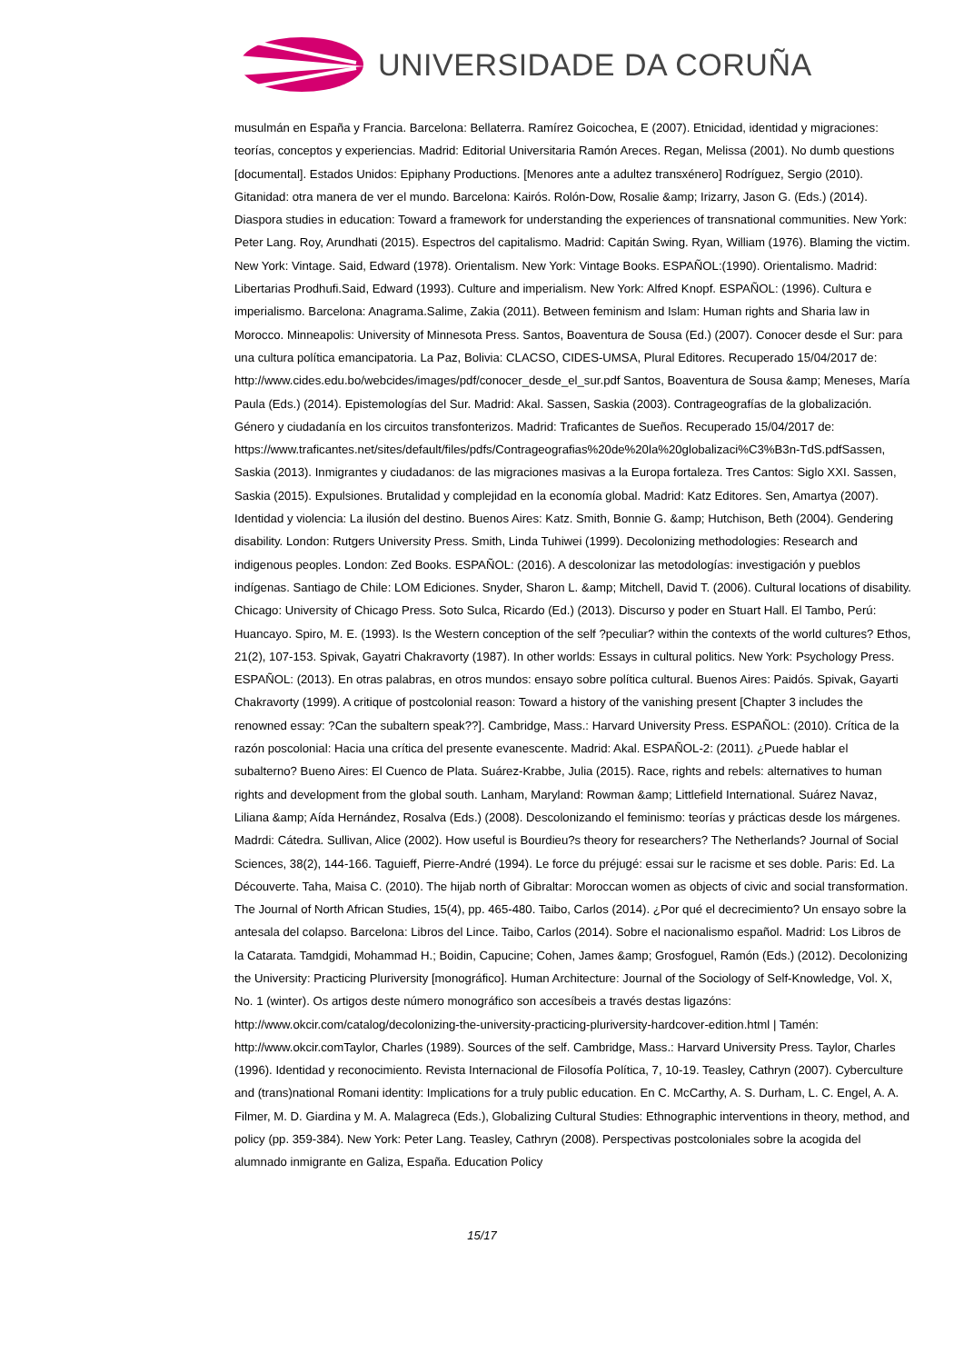UNIVERSIDADE DA CORUÑA
musulmán en España y Francia. Barcelona: Bellaterra. Ramírez Goicochea, E (2007). Etnicidad, identidad y migraciones: teorías, conceptos y experiencias. Madrid: Editorial Universitaria Ramón Areces. Regan, Melissa (2001). No dumb questions [documental]. Estados Unidos: Epiphany Productions. [Menores ante a adultez transxénero] Rodríguez, Sergio (2010). Gitanidad: otra manera de ver el mundo. Barcelona: Kairós. Rolón-Dow, Rosalie &amp; Irizarry, Jason G. (Eds.) (2014). Diaspora studies in education: Toward a framework for understanding the experiences of transnational communities. New York: Peter Lang. Roy, Arundhati (2015). Espectros del capitalismo. Madrid: Capitán Swing. Ryan, William (1976). Blaming the victim. New York: Vintage. Said, Edward (1978). Orientalism. New York: Vintage Books. ESPAÑOL:(1990). Orientalismo. Madrid: Libertarias Prodhufi.Said, Edward (1993). Culture and imperialism. New York: Alfred Knopf. ESPAÑOL: (1996). Cultura e imperialismo. Barcelona: Anagrama.Salime, Zakia (2011). Between feminism and Islam: Human rights and Sharia law in Morocco. Minneapolis: University of Minnesota Press. Santos, Boaventura de Sousa (Ed.) (2007). Conocer desde el Sur: para una cultura política emancipatoria. La Paz, Bolivia: CLACSO, CIDES-UMSA, Plural Editores. Recuperado 15/04/2017 de: http://www.cides.edu.bo/webcides/images/pdf/conocer_desde_el_sur.pdf Santos, Boaventura de Sousa &amp; Meneses, María Paula (Eds.) (2014). Epistemologías del Sur. Madrid: Akal. Sassen, Saskia (2003). Contrageografías de la globalización. Género y ciudadanía en los circuitos transfonterizos. Madrid: Traficantes de Sueños. Recuperado 15/04/2017 de: https://www.traficantes.net/sites/default/files/pdfs/Contrageografias%20de%20la%20globalizaci%C3%B3n-TdS.pdfSassen, Saskia (2013). Inmigrantes y ciudadanos: de las migraciones masivas a la Europa fortaleza. Tres Cantos: Siglo XXI. Sassen, Saskia (2015). Expulsiones. Brutalidad y complejidad en la economía global. Madrid: Katz Editores. Sen, Amartya (2007). Identidad y violencia: La ilusión del destino. Buenos Aires: Katz. Smith, Bonnie G. &amp; Hutchison, Beth (2004). Gendering disability. London: Rutgers University Press. Smith, Linda Tuhiwei (1999). Decolonizing methodologies: Research and indigenous peoples. London: Zed Books. ESPAÑOL: (2016). A descolonizar las metodologías: investigación y pueblos indígenas. Santiago de Chile: LOM Ediciones. Snyder, Sharon L. &amp; Mitchell, David T. (2006). Cultural locations of disability. Chicago: University of Chicago Press. Soto Sulca, Ricardo (Ed.) (2013). Discurso y poder en Stuart Hall. El Tambo, Perú: Huancayo. Spiro, M. E. (1993). Is the Western conception of the self ?peculiar? within the contexts of the world cultures? Ethos, 21(2), 107-153. Spivak, Gayatri Chakravorty (1987). In other worlds: Essays in cultural politics. New York: Psychology Press. ESPAÑOL: (2013). En otras palabras, en otros mundos: ensayo sobre política cultural. Buenos Aires: Paidós. Spivak, Gayarti Chakravorty (1999). A critique of postcolonial reason: Toward a history of the vanishing present [Chapter 3 includes the renowned essay: ?Can the subaltern speak??]. Cambridge, Mass.: Harvard University Press. ESPAÑOL: (2010). Crítica de la razón poscolonial: Hacia una crítica del presente evanescente. Madrid: Akal. ESPAÑOL-2: (2011). ¿Puede hablar el subalterno? Bueno Aires: El Cuenco de Plata. Suárez-Krabbe, Julia (2015). Race, rights and rebels: alternatives to human rights and development from the global south. Lanham, Maryland: Rowman &amp; Littlefield International. Suárez Navaz, Liliana &amp; Aída Hernández, Rosalva (Eds.) (2008). Descolonizando el feminismo: teorías y prácticas desde los márgenes. Madrdi: Cátedra. Sullivan, Alice (2002). How useful is Bourdieu?s theory for researchers? The Netherlands? Journal of Social Sciences, 38(2), 144-166. Taguieff, Pierre-André (1994). Le force du préjugé: essai sur le racisme et ses doble. Paris: Ed. La Découverte. Taha, Maisa C. (2010). The hijab north of Gibraltar: Moroccan women as objects of civic and social transformation. The Journal of North African Studies, 15(4), pp. 465-480. Taibo, Carlos (2014). ¿Por qué el decrecimiento? Un ensayo sobre la antesala del colapso. Barcelona: Libros del Lince. Taibo, Carlos (2014). Sobre el nacionalismo español. Madrid: Los Libros de la Catarata. Tamdgidi, Mohammad H.; Boidin, Capucine; Cohen, James &amp; Grosfoguel, Ramón (Eds.) (2012). Decolonizing the University: Practicing Pluriversity [monográfico]. Human Architecture: Journal of the Sociology of Self-Knowledge, Vol. X, No. 1 (winter). Os artigos deste número monográfico son accesíbeis a través destas ligazóns: http://www.okcir.com/catalog/decolonizing-the-university-practicing-pluriversity-hardcover-edition.html | Tamén: http://www.okcir.comTaylor, Charles (1989). Sources of the self. Cambridge, Mass.: Harvard University Press. Taylor, Charles (1996). Identidad y reconocimiento. Revista Internacional de Filosofía Política, 7, 10-19. Teasley, Cathryn (2007). Cyberculture and (trans)national Romani identity: Implications for a truly public education. En C. McCarthy, A. S. Durham, L. C. Engel, A. A. Filmer, M. D. Giardina y M. A. Malagreca (Eds.), Globalizing Cultural Studies: Ethnographic interventions in theory, method, and policy (pp. 359-384). New York: Peter Lang. Teasley, Cathryn (2008). Perspectivas postcoloniales sobre la acogida del alumnado inmigrante en Galiza, España. Education Policy
15/17